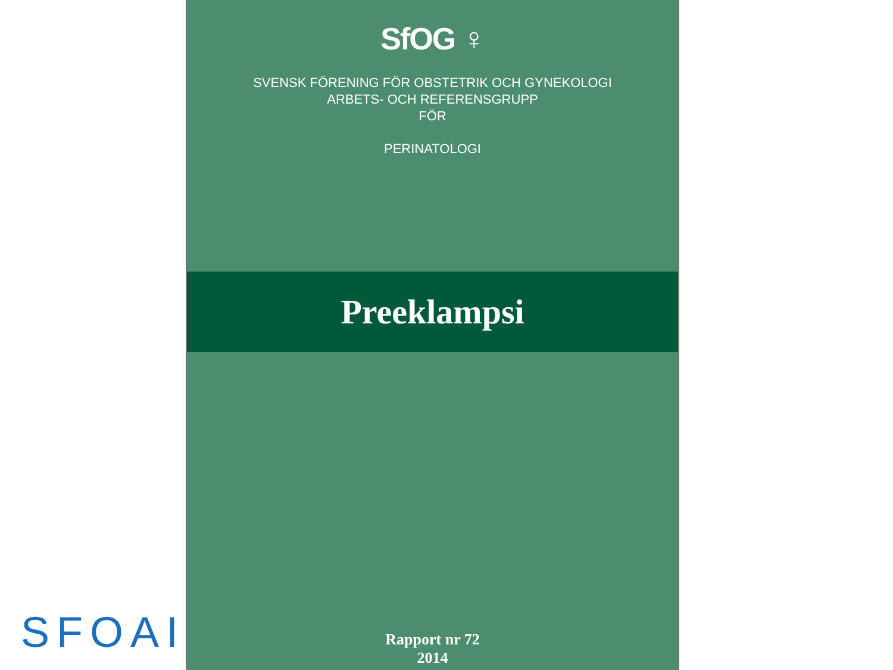SfOG ♀
SVENSK FÖRENING FÖR OBSTETRIK OCH GYNEKOLOGI
ARBETS- OCH REFERENSGRUPP
FÖR
PERINATOLOGI
Preeklampsi
Rapport nr 72
2014
SFOAI